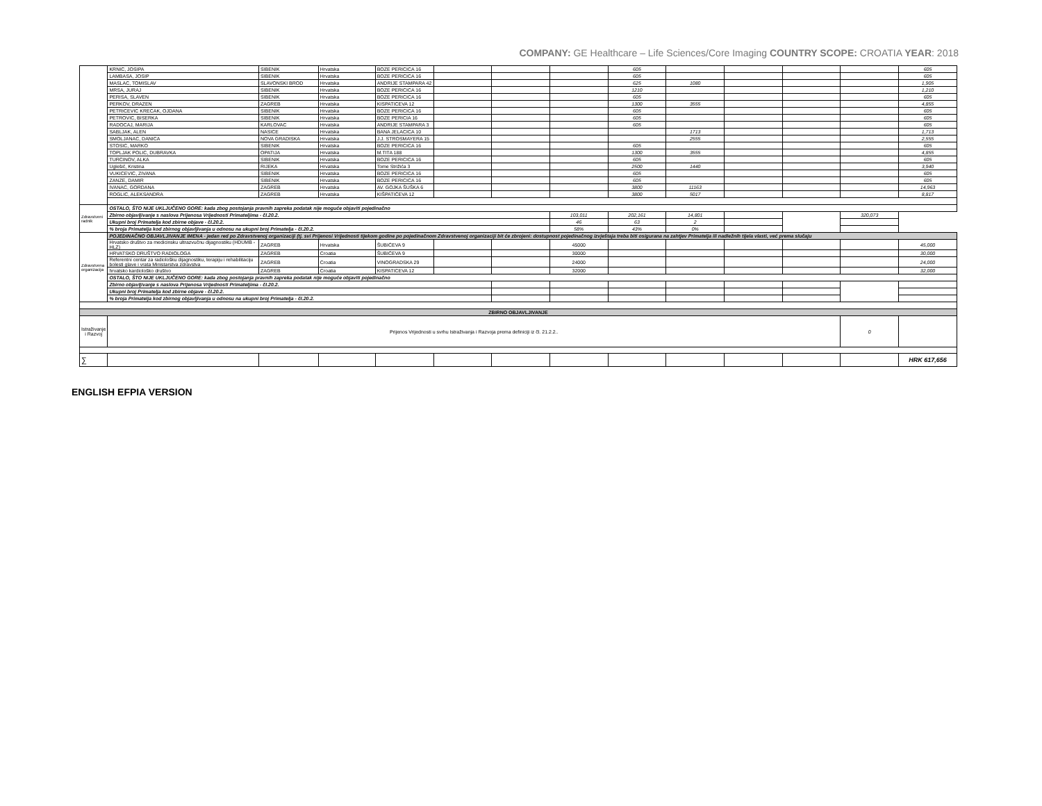COMPANY: GE Healthcare – Life Sciences/Core Imaging COUNTRY SCOPE: CROATIA YEAR: 2018
| | KRNIC, JOSIPA | SIBENIK | Hrvatska | BOZE PERICICA 16 | | | | 605 | | | | | 605 |
| | LAMBASA, JOSIP | SIBENIK | Hrvatska | BOZE PERICICA 16 | | | | 605 | | | | | 605 |
| | MASLAC, TOMISLAV | SLAVONSKI BROD | Hrvatska | ANDRIJE STAMPARA 42 | | | | 625 | 1080 | | | | 1,905 |
| | MRSA, JURAJ | SIBENIK | Hrvatska | BOZE PERICICA 16 | | | | 1210 | | | | | 1,210 |
| | PERISA, SLAVEN | SIBENIK | Hrvatska | BOZE PERICICA 16 | | | | 605 | | | | | 605 |
| | PERKOV, DRAZEN | ZAGREB | Hrvatska | KISPATICEVA 12 | | | | 1300 | 3555 | | | | 4,855 |
| | PETRICEVIC KRECAK, OJDANA | SIBENIK | Hrvatska | BOZE PERICICA 16 | | | | 605 | | | | | 605 |
| | PETROVIC, BISERKA | SIBENIK | Hrvatska | BOZE PERICIA 16 | | | | 605 | | | | | 605 |
| | RADOCAJ, MARIJA | KARLOVAC | Hrvatska | ANDRIJE STAMPARA 3 | | | | 605 | | | | | 605 |
| | SABLJAK, ALEN | NASICE | Hrvatska | BANA JELACICA 10 | | | | | 1713 | | | | 1,713 |
| | SMOLJANAC, DANICA | NOVA GRADISKA | Hrvatska | J.J. STROSMAYERA 15 | | | | | 2555 | | | | 2,555 |
| | STOSIC, MARKO | SIBENIK | Hrvatska | BOZE PERICICA 16 | | | | 605 | | | | | 605 |
| | TOPLJAK POLIC, DUBRAVKA | OPATIJA | Hrvatska | M.TITA 188 | | | | 1300 | 3555 | | | | 4,855 |
| | TURCINOV, ALKA | SIBENIK | Hrvatska | BOZE PERICICA 16 | | | | 605 | | | | | 605 |
| | Uglešić, Kristina | RIJEKA | Hrvatska | Tome Strižića 3 | | | | 2500 | 1440 | | | | 3,940 |
| | VUKICEVIC, ZIVANA | SIBENIK | Hrvatska | BOZE PERICICA 16 | | | | 605 | | | | | 605 |
| | ZANZE, DAMIR | SIBENIK | Hrvatska | BOZE PERICICA 16 | | | | 605 | | | | | 605 |
| | IVANAC, GORDANA | ZAGREB | Hrvatska | AV. GOJKA ŠUŠKA 6 | | | | 3800 | 11163 | | | | 14,963 |
| | ROGLIC, ALEKSANDRA | ZAGREB | Hrvatska | KIŠPATIĆEVA 12 | | | | 3800 | 5017 | | | | 8,817 |
| Zdravstveni radnik | OSTALO, ŠTO NIJE UKLJUČENO GORE: kada zbog postojanja pravnih zapreka podatak nije moguće objaviti pojedinačno | | | | | | | | | | | | |
| | Zbirno objavljivanje s naslova Prijenosa Vrijednosti Primateljima - čl.20.2. | | | | | | 103,011 | 202,161 | 14,801 | | | 320,073 | |
| | Ukupni broj Primatelja kod zbirne objave - čl.20.2. | | | | | | 46 | 63 | 2 | | | | |
| | % broja Primatelja kod zbirnog objavljivanja u odnosu na ukupni broj Primatelja - čl.20.2. | | | | | | 58% | 43% | 0% | | | | |
| Zdravstvena organizacija | POJEDINAČNO OBJAVLJIVANJE IMENA - jedan red po Zdravstvenoj organizaciji (tj. svi Prijenosi Vrijednosti tijekom godine po pojedinačnom Zdravstvenoj organizaciji bit će zbrojeni: dostupnost pojedinačnog izvještaja treba biti osigurana na zahtjev Primatelja ili nadležnih tijela vlasti, već prema slučaju | | | | | | | | | | | | |
| | Hrvatsko društvo za medicinsku ultrazvučnu dijagnostiku (HDUMB - HLZ) | ZAGREB | Hrvatska | ŠUBIĆEVA 9 | | | 45000 | | | | | | 45,000 |
| | HRVATSKO DRUŠTVO RADIOLOGA | ZAGREB | Croatia | ŠUBIĆEVA 9 | | | 30000 | | | | | | 30,000 |
| | Referentni centar za radiološku dijagnostiku, terapiju i rehabilitaciju bolesti glave i vrata Ministarstva zdravstva | ZAGREB | Croatia | VINOGRADSKA 29 | | | 24000 | | | | | | 24,000 |
| | hrvatsko kardiološko društvo | ZAGREB | Croatia | KISPATICEVA 12 | | | 32000 | | | | | | 32,000 |
| | OSTALO, ŠTO NIJE UKLJUČENO GORE: kada zbog postojanja pravnih zapreka podatak nije moguće objaviti pojedinačno | | | | | | | | | | | | |
| | Zbirno objavljivanje s naslova Prijenosa Vrijednosti Primateljima - čl.20.2. | | | | | | | | | | | | |
| | Ukupni broj Primatelja kod zbirne objave - čl.20.2. | | | | | | | | | | | | |
| | % broja Primatelja kod zbirnog objavljivanja u odnosu na ukupni broj Primatelja - čl.20.2. | | | | | | | | | | | | |
| ZBIRNO OBJAVLJIVANJE | | | | | | | | | | | | | |
| Istraživanje i Razvoj | Prijenos Vrijednosti u svrhu Istraživanja i Razvoja prema definiciji iz čl. 21.2.2.. | | | | | | | | | | | 0 | |
| ∑ | | | | | | | | | | | | | HRK 617,656 |
ENGLISH EFPIA VERSION